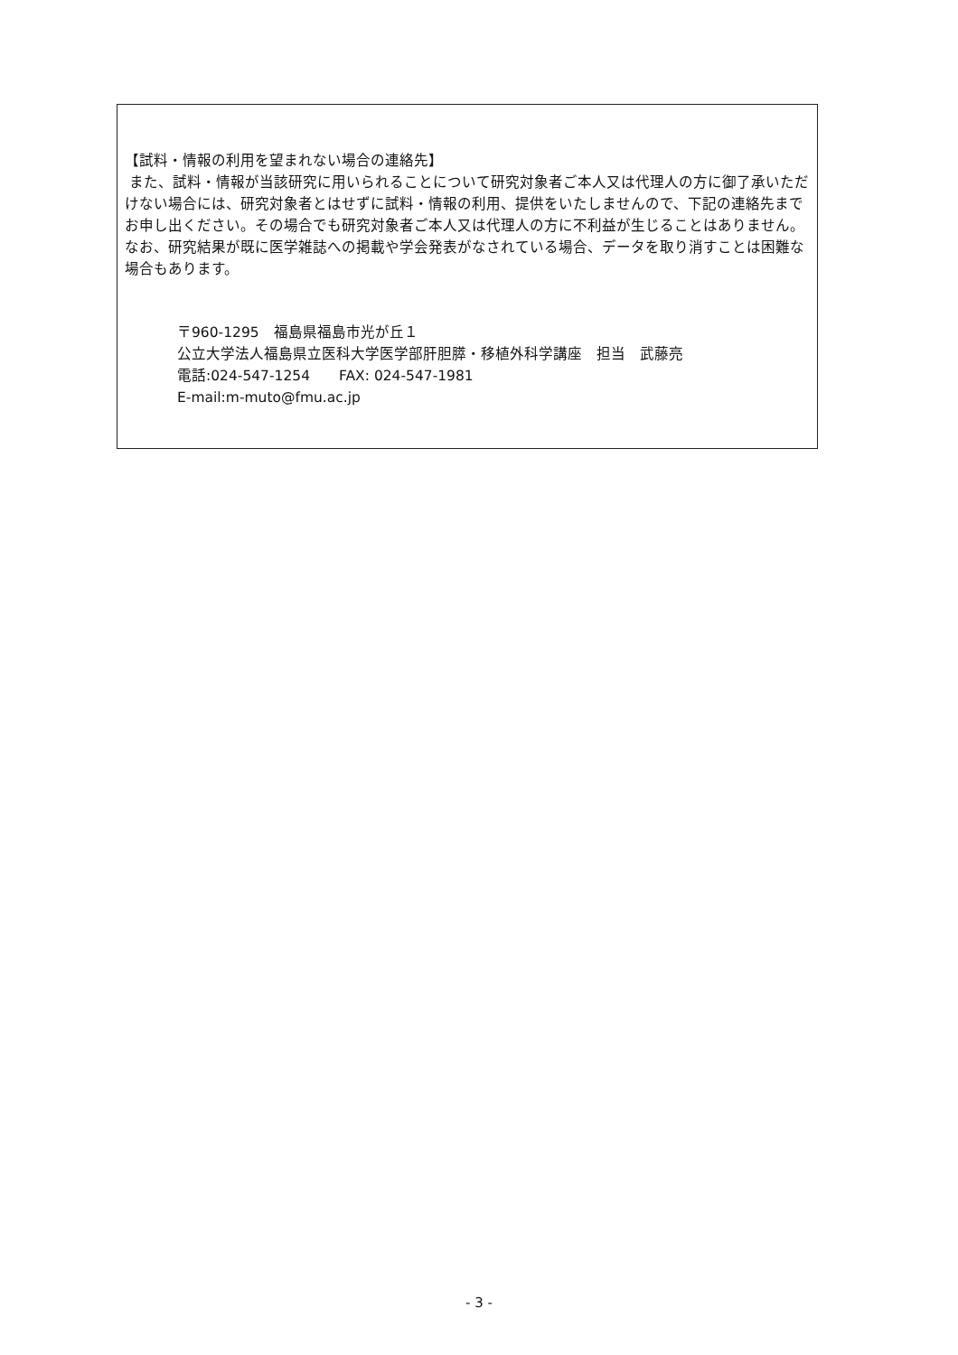【試料・情報の利用を望まれない場合の連絡先】
また、試料・情報が当該研究に用いられることについて研究対象者ご本人又は代理人の方に御了承いただけない場合には、研究対象者とはせずに試料・情報の利用、提供をいたしませんので、下記の連絡先までお申し出ください。その場合でも研究対象者ご本人又は代理人の方に不利益が生じることはありません。なお、研究結果が既に医学雑誌への掲載や学会発表がなされている場合、データを取り消すことは困難な場合もあります。
〒960-1295　福島県福島市光が丘１
公立大学法人福島県立医科大学医学部肝胆膵・移植外科学講座　担当　武藤亮
電話:024-547-1254　　FAX: 024-547-1981
E-mail:m-muto@fmu.ac.jp
- 3 -